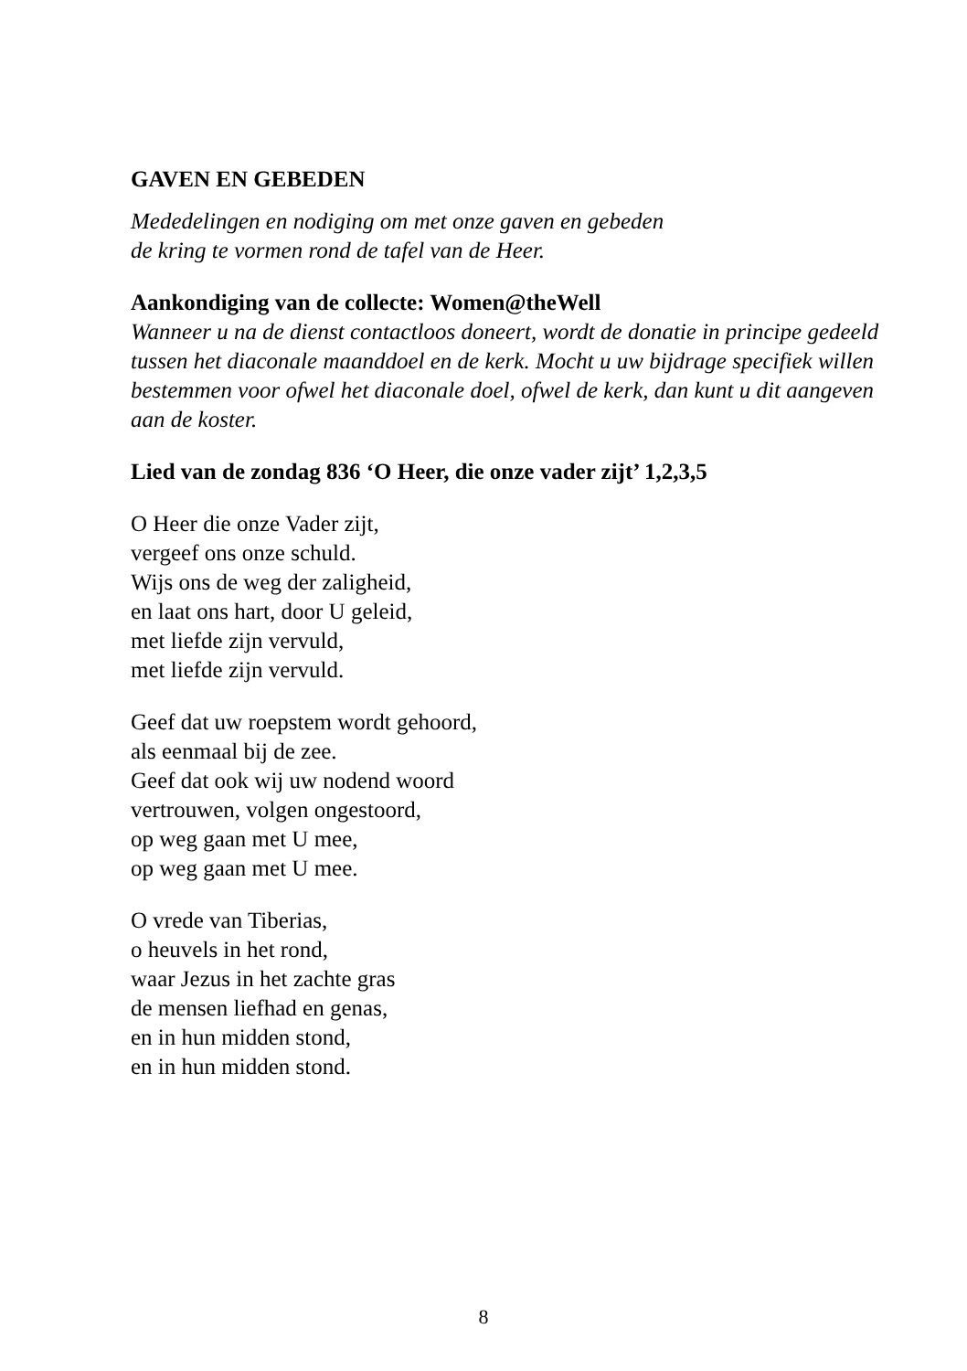GAVEN EN GEBEDEN
Mededelingen en nodiging om met onze gaven en gebeden
de kring te vormen rond de tafel van de Heer.
Aankondiging van de collecte: Women@theWell
Wanneer u na de dienst contactloos doneert, wordt de donatie in principe gedeeld tussen het diaconale maanddoel en de kerk. Mocht u uw bijdrage specifiek willen bestemmen voor ofwel het diaconale doel, ofwel de kerk, dan kunt u dit aangeven aan de koster.
Lied van de zondag 836 ‘O Heer, die onze vader zijt’ 1,2,3,5
O Heer die onze Vader zijt,
vergeef ons onze schuld.
Wijs ons de weg der zaligheid,
en laat ons hart, door U geleid,
met liefde zijn vervuld,
met liefde zijn vervuld.
Geef dat uw roepstem wordt gehoord,
als eenmaal bij de zee.
Geef dat ook wij uw nodend woord
vertrouwen, volgen ongestoord,
op weg gaan met U mee,
op weg gaan met U mee.
O vrede van Tiberias,
o heuvels in het rond,
waar Jezus in het zachte gras
de mensen liefhad en genas,
en in hun midden stond,
en in hun midden stond.
8